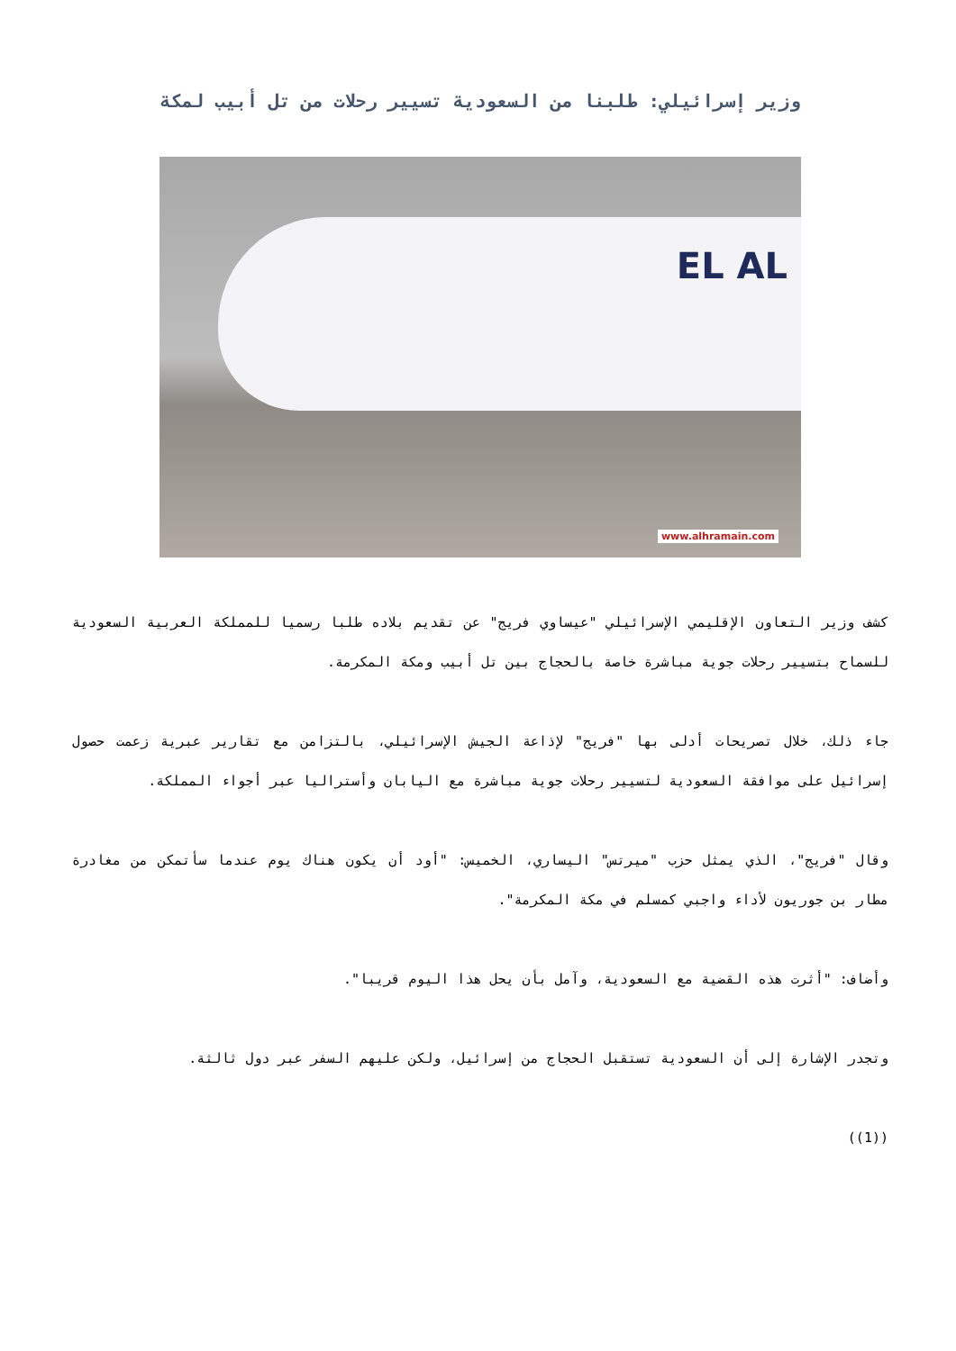وزير إسرائيلي: طلبنا من السعودية تسيير رحلات من تل أبيب لمكة
EL AL
www.alhramain.com
كشف وزير التعاون الإقليمي الإسرائيلي "عيساوي فريج" عن تقديم بلاده طلبا رسميا للمملكة العربية السعودية للسماح بتسيير رحلات جوية مباشرة خاصة بالحجاج بين تل أبيب ومكة المكرمة.
جاء ذلك، خلال تصريحات أدلى بها "فريج" لإذاعة الجيش الإسرائيلي، بالتزامن مع تقارير عبرية زعمت حصول إسرائيل على موافقة السعودية لتسيير رحلات جوية مباشرة مع اليابان وأستراليا عبر أجواء المملكة.
وقال "فريج"، الذي يمثل حزب "ميرتس" اليساري، الخميس: "أود أن يكون هناك يوم عندما سأتمكن من مغادرة مطار بن جوريون لأداء واجبي كمسلم في مكة المكرمة".
وأضاف: "أثرت هذه القضية مع السعودية، وآمل بأن يحل هذا اليوم قريبا".
وتجدر الإشارة إلى أن السعودية تستقبل الحجاج من إسرائيل، ولكن عليهم السفر عبر دول ثالثة.
((1))